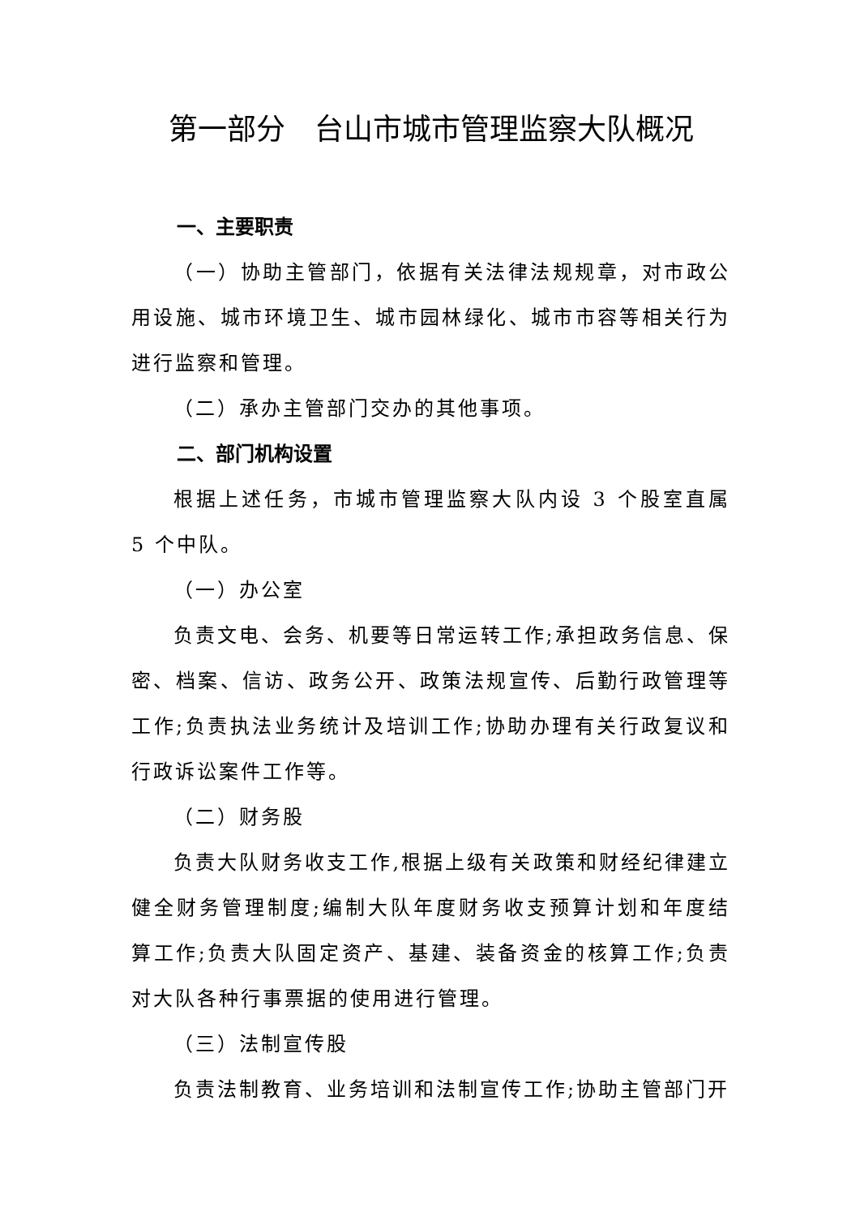第一部分　台山市城市管理监察大队概况
一、主要职责
（一）协助主管部门，依据有关法律法规规章，对市政公用设施、城市环境卫生、城市园林绿化、城市市容等相关行为进行监察和管理。
（二）承办主管部门交办的其他事项。
二、部门机构设置
根据上述任务，市城市管理监察大队内设 3 个股室直属 5 个中队。
（一）办公室
负责文电、会务、机要等日常运转工作;承担政务信息、保密、档案、信访、政务公开、政策法规宣传、后勤行政管理等工作;负责执法业务统计及培训工作;协助办理有关行政复议和行政诉讼案件工作等。
（二）财务股
负责大队财务收支工作,根据上级有关政策和财经纪律建立健全财务管理制度;编制大队年度财务收支预算计划和年度结算工作;负责大队固定资产、基建、装备资金的核算工作;负责对大队各种行事票据的使用进行管理。
（三）法制宣传股
负责法制教育、业务培训和法制宣传工作;协助主管部门开